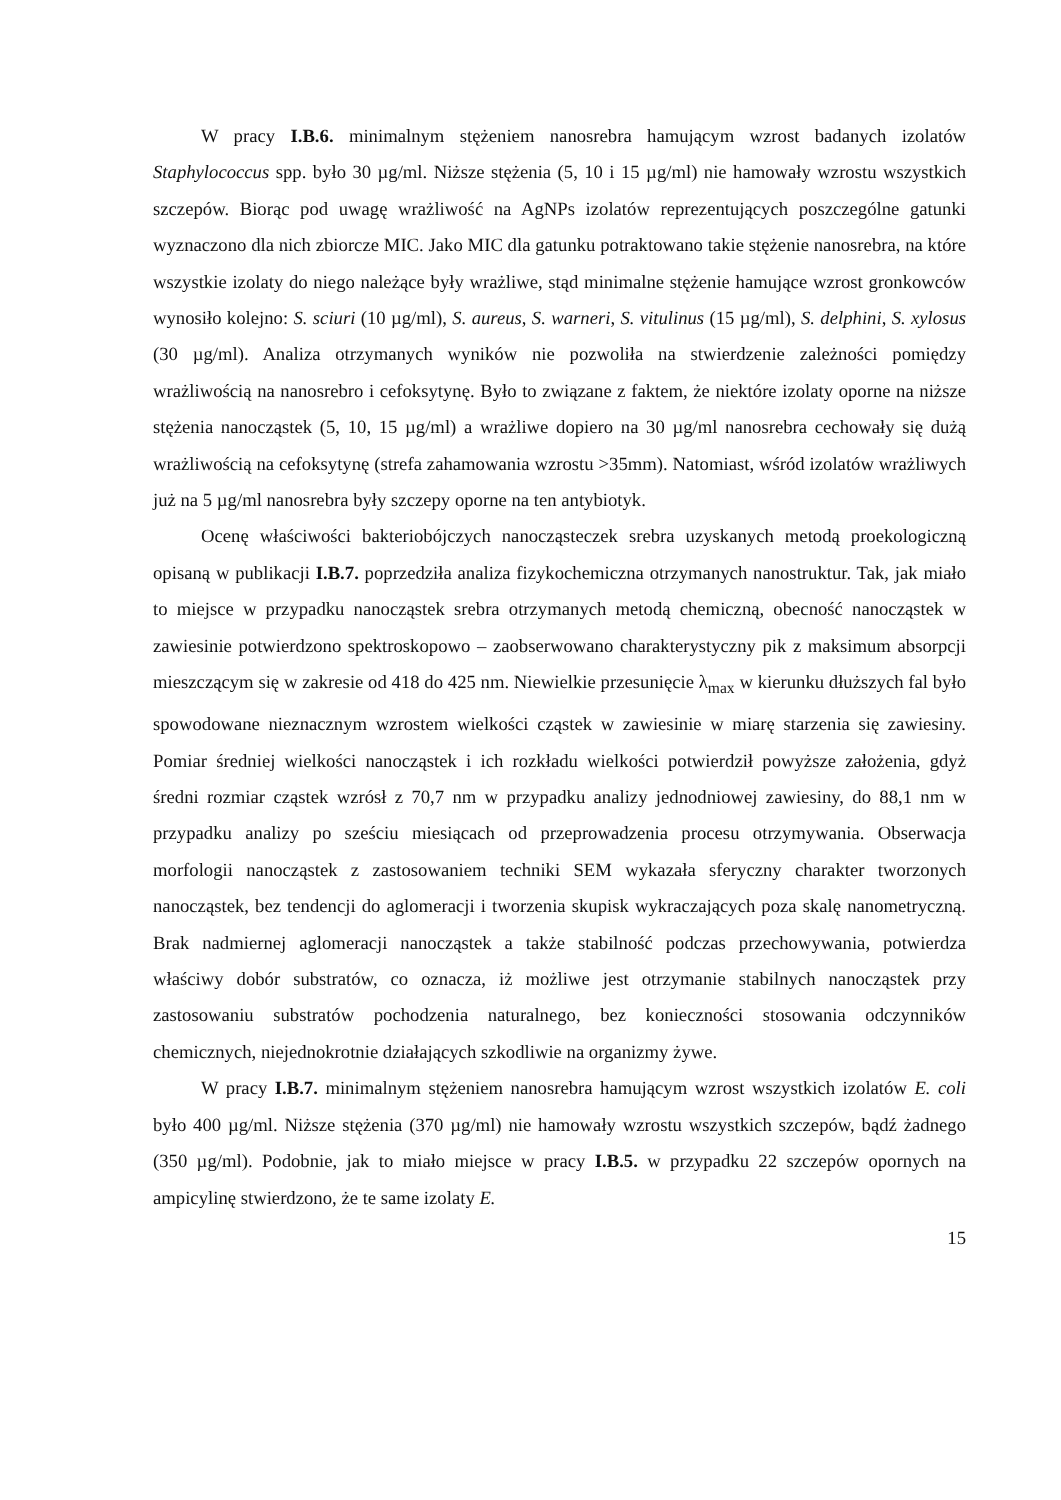W pracy I.B.6. minimalnym stężeniem nanosrebra hamującym wzrost badanych izolatów Staphylococcus spp. było 30 µg/ml. Niższe stężenia (5, 10 i 15 µg/ml) nie hamowały wzrostu wszystkich szczepów. Biorąc pod uwagę wrażliwość na AgNPs izolatów reprezentujących poszczególne gatunki wyznaczono dla nich zbiorcze MIC. Jako MIC dla gatunku potraktowano takie stężenie nanosrebra, na które wszystkie izolaty do niego należące były wrażliwe, stąd minimalne stężenie hamujące wzrost gronkowców wynosiło kolejno: S. sciuri (10 µg/ml), S. aureus, S. warneri, S. vitulinus (15 µg/ml), S. delphini, S. xylosus (30 µg/ml). Analiza otrzymanych wyników nie pozwoliła na stwierdzenie zależności pomiędzy wrażliwością na nanosrebro i cefoksytynę. Było to związane z faktem, że niektóre izolaty oporne na niższe stężenia nanocząstek (5, 10, 15 µg/ml) a wrażliwe dopiero na 30 µg/ml nanosrebra cechowały się dużą wrażliwością na cefoksytynę (strefa zahamowania wzrostu >35mm). Natomiast, wśród izolatów wrażliwych już na 5 µg/ml nanosrebra były szczepy oporne na ten antybiotyk.
Ocenę właściwości bakteriobójczych nanocząsteczek srebra uzyskanych metodą proekologiczną opisaną w publikacji I.B.7. poprzedziła analiza fizykochemiczna otrzymanych nanostruktur. Tak, jak miało to miejsce w przypadku nanocząstek srebra otrzymanych metodą chemiczną, obecność nanocząstek w zawiesinie potwierdzono spektroskopowo – zaobserwowano charakterystyczny pik z maksimum absorpcji mieszczącym się w zakresie od 418 do 425 nm. Niewielkie przesunięcie λ<sub>max</sub> w kierunku dłuższych fal było spowodowane nieznacznym wzrostem wielkości cząstek w zawiesinie w miarę starzenia się zawiesiny. Pomiar średniej wielkości nanocząstek i ich rozkładu wielkości potwierdził powyższe założenia, gdyż średni rozmiar cząstek wzrósł z 70,7 nm w przypadku analizy jednodniowej zawiesiny, do 88,1 nm w przypadku analizy po sześciu miesiącach od przeprowadzenia procesu otrzymywania. Obserwacja morfologii nanocząstek z zastosowaniem techniki SEM wykazała sferyczny charakter tworzonych nanocząstek, bez tendencji do aglomeracji i tworzenia skupisk wykraczających poza skalę nanometryczną. Brak nadmiernej aglomeracji nanocząstek a także stabilność podczas przechowywania, potwierdza właściwy dobór substratów, co oznacza, iż możliwe jest otrzymanie stabilnych nanocząstek przy zastosowaniu substratów pochodzenia naturalnego, bez konieczności stosowania odczynników chemicznych, niejednokrotnie działających szkodliwie na organizmy żywe.
W pracy I.B.7. minimalnym stężeniem nanosrebra hamującym wzrost wszystkich izolatów E. coli było 400 µg/ml. Niższe stężenia (370 µg/ml) nie hamowały wzrostu wszystkich szczepów, bądź żadnego (350 µg/ml). Podobnie, jak to miało miejsce w pracy I.B.5. w przypadku 22 szczepów opornych na ampicylinę stwierdzono, że te same izolaty E.
15